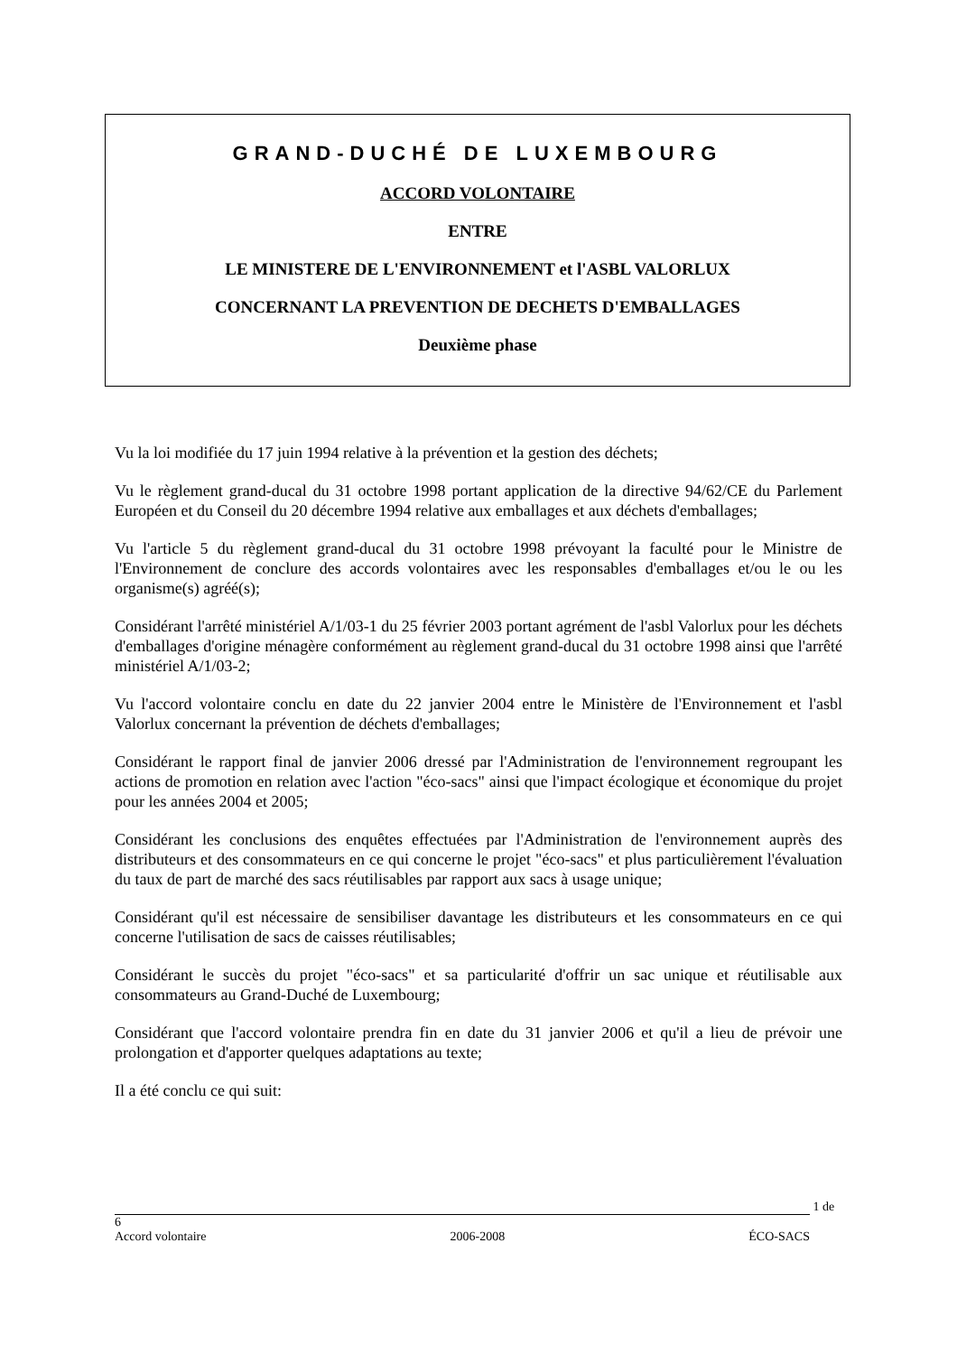GRAND-DUCHÉ DE LUXEMBOURG
ACCORD VOLONTAIRE
ENTRE
LE MINISTERE DE L'ENVIRONNEMENT et l'ASBL VALORLUX
CONCERNANT LA PREVENTION DE DECHETS D'EMBALLAGES
Deuxième phase
Vu la loi modifiée du 17 juin 1994 relative à la prévention et la gestion des déchets;
Vu le règlement grand-ducal du 31 octobre 1998 portant application de la directive 94/62/CE du Parlement Européen et du Conseil du 20 décembre 1994 relative aux emballages et aux déchets d'emballages;
Vu l'article 5 du règlement grand-ducal du 31 octobre 1998 prévoyant la faculté pour le Ministre de l'Environnement de conclure des accords volontaires avec les responsables d'emballages et/ou le ou les organisme(s) agréé(s);
Considérant l'arrêté ministériel A/1/03-1 du 25 février 2003 portant agrément de l'asbl Valorlux pour les déchets d'emballages d'origine ménagère conformément au règlement grand-ducal du 31 octobre 1998 ainsi que l'arrêté ministériel A/1/03-2;
Vu l'accord volontaire conclu en date du 22 janvier 2004 entre le Ministère de l'Environnement et l'asbl Valorlux concernant la prévention de déchets d'emballages;
Considérant le rapport final de janvier 2006 dressé par l'Administration de l'environnement regroupant les actions de promotion en relation avec l'action "éco-sacs" ainsi que l'impact écologique et économique du projet pour les années 2004 et 2005;
Considérant les conclusions des enquêtes effectuées par l'Administration de l'environnement auprès des distributeurs et des consommateurs en ce qui concerne le projet "éco-sacs" et plus particulièrement l'évaluation du taux de part de marché des sacs réutilisables par rapport aux sacs à usage unique;
Considérant qu'il est nécessaire de sensibiliser davantage les distributeurs et les consommateurs en ce qui concerne l'utilisation de sacs de caisses réutilisables;
Considérant le succès du projet "éco-sacs" et sa particularité d'offrir un sac unique et réutilisable aux consommateurs au Grand-Duché de Luxembourg;
Considérant que l'accord volontaire prendra fin en date du 31 janvier 2006 et qu'il a lieu de prévoir une prolongation et d'apporter quelques adaptations au texte;
Il a été conclu ce qui suit:
1 de 6
Accord volontaire 2006-2008 ÉCO-SACS